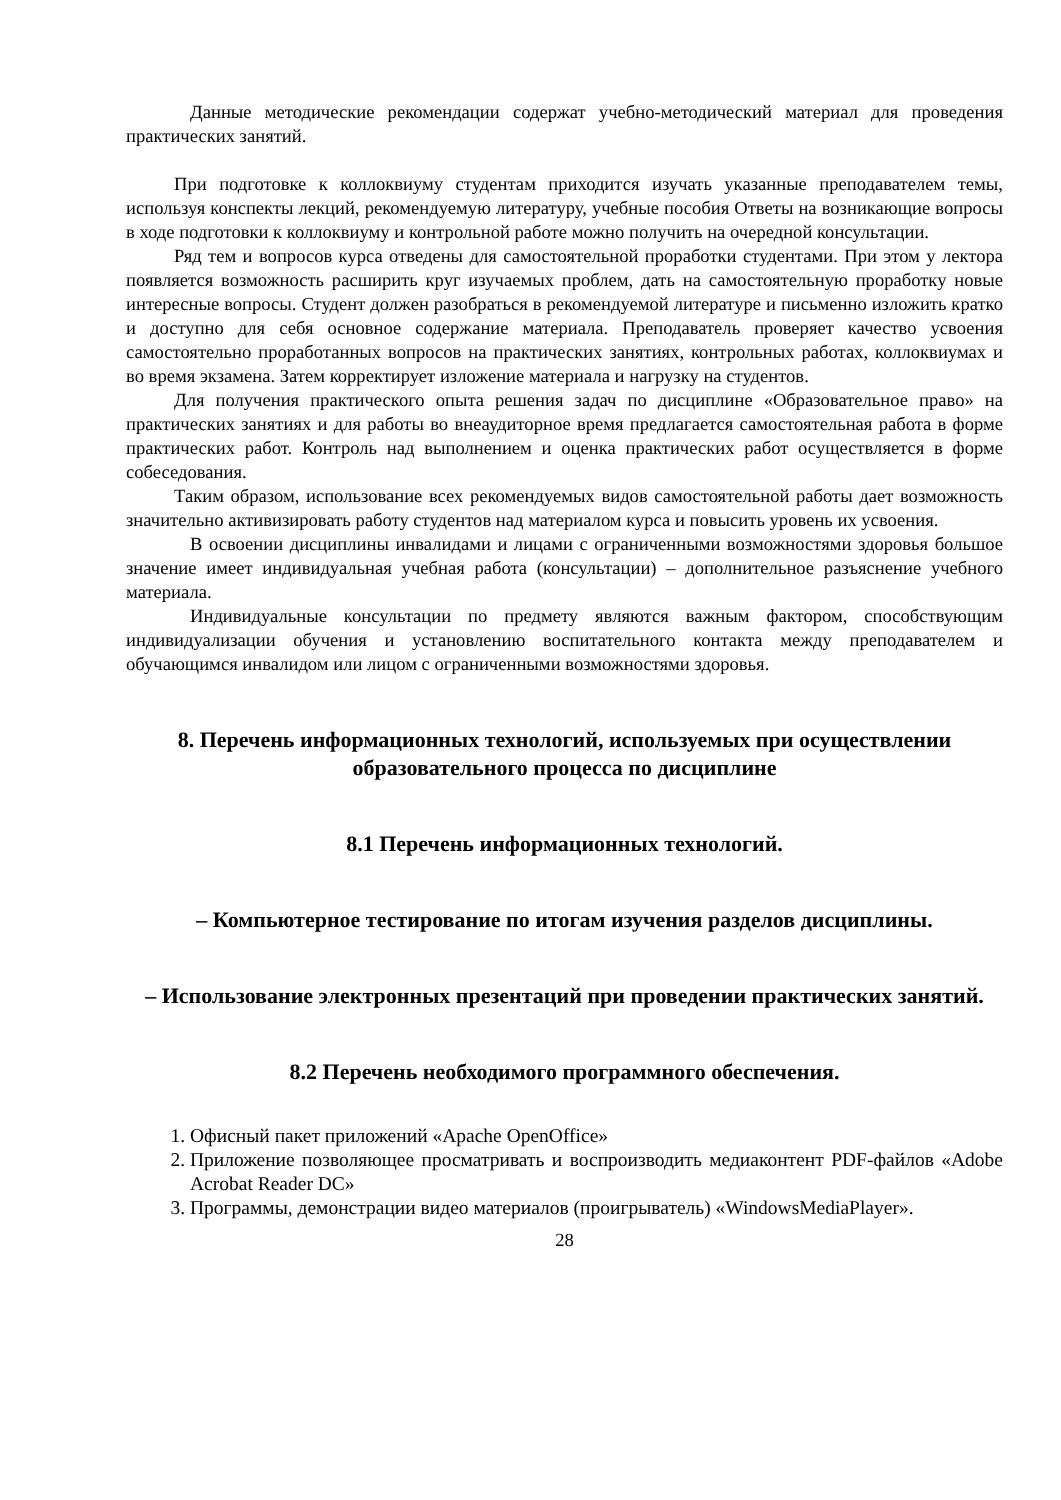Данные методические рекомендации содержат учебно-методический материал для проведения практических занятий.
При подготовке к коллоквиуму студентам приходится изучать указанные преподавателем темы, используя конспекты лекций, рекомендуемую литературу, учебные пособия Ответы на возникающие вопросы в ходе подготовки к коллоквиуму и контрольной работе можно получить на очередной консультации.
Ряд тем и вопросов курса отведены для самостоятельной проработки студентами. При этом у лектора появляется возможность расширить круг изучаемых проблем, дать на самостоятельную проработку новые интересные вопросы. Студент должен разобраться в рекомендуемой литературе и письменно изложить кратко и доступно для себя основное содержание материала. Преподаватель проверяет качество усвоения самостоятельно проработанных вопросов на практических занятиях, контрольных работах, коллоквиумах и во время экзамена. Затем корректирует изложение материала и нагрузку на студентов.
Для получения практического опыта решения задач по дисциплине «Образовательное право» на практических занятиях и для работы во внеаудиторное время предлагается самостоятельная работа в форме практических работ. Контроль над выполнением и оценка практических работ осуществляется в форме собеседования.
Таким образом, использование всех рекомендуемых видов самостоятельной работы дает возможность значительно активизировать работу студентов над материалом курса и повысить уровень их усвоения.
В освоении дисциплины инвалидами и лицами с ограниченными возможностями здоровья большое значение имеет индивидуальная учебная работа (консультации) – дополнительное разъяснение учебного материала.
Индивидуальные консультации по предмету являются важным фактором, способствующим индивидуализации обучения и установлению воспитательного контакта между преподавателем и обучающимся инвалидом или лицом с ограниченными возможностями здоровья.
8. Перечень информационных технологий, используемых при осуществлении образовательного процесса по дисциплине
8.1 Перечень информационных технологий.
– Компьютерное тестирование по итогам изучения разделов дисциплины.
– Использование электронных презентаций при проведении практических занятий.
8.2 Перечень необходимого программного обеспечения.
1. Офисный пакет приложений «Apache OpenOffice»
2. Приложение позволяющее просматривать и воспроизводить медиаконтент PDF-файлов «Adobe Acrobat Reader DC»
3. Программы, демонстрации видео материалов (проигрыватель) «WindowsMediaPlayer».
28